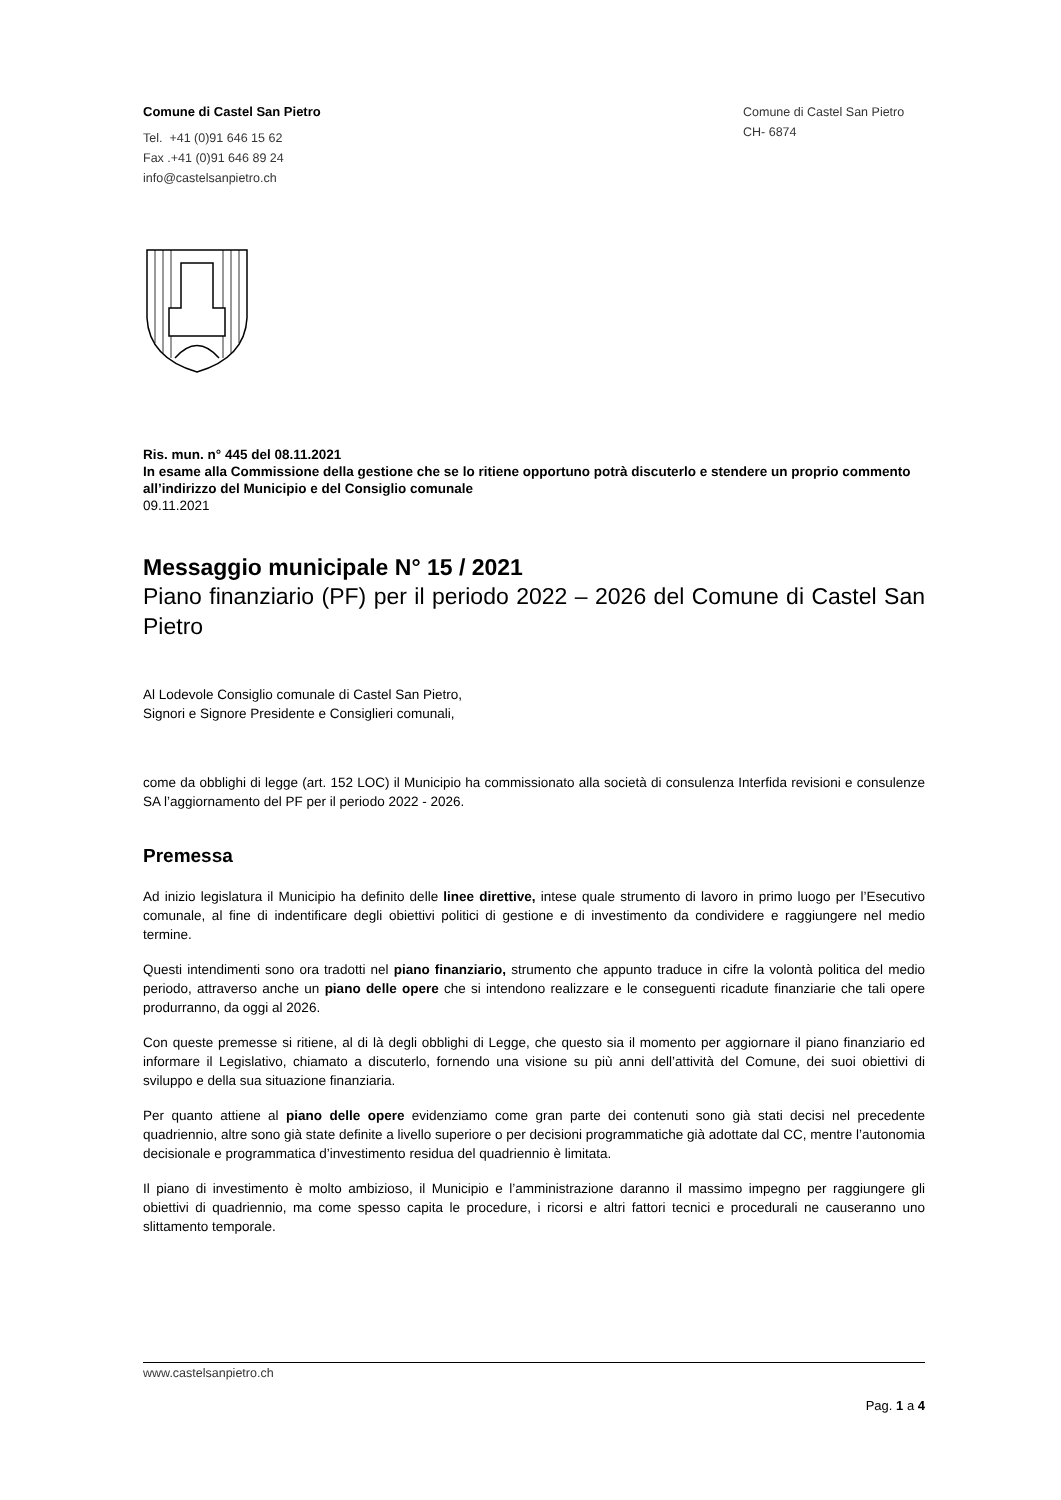Comune di Castel San Pietro
Tel. +41 (0)91 646 15 62
Fax .+41 (0)91 646 89 24
info@castelsanpietro.ch
Comune di Castel San Pietro
CH- 6874
Ris. mun. n° 445 del 08.11.2021
In esame alla Commissione della gestione che se lo ritiene opportuno potrà discuterlo e stendere un proprio commento all’indirizzo del Municipio e del Consiglio comunale
09.11.2021
Messaggio municipale N° 15 / 2021
Piano finanziario (PF) per il periodo 2022 – 2026 del Comune di Castel San Pietro
Al Lodevole Consiglio comunale di Castel San Pietro,
Signori e Signore Presidente e Consiglieri comunali,
come da obblighi di legge (art. 152 LOC) il Municipio ha commissionato alla società di consulenza Interfida revisioni e consulenze SA l’aggiornamento del PF per il periodo 2022 - 2026.
Premessa
Ad inizio legislatura il Municipio ha definito delle linee direttive, intese quale strumento di lavoro in primo luogo per l’Esecutivo comunale, al fine di indentificare degli obiettivi politici di gestione e di investimento da condividere e raggiungere nel medio termine.
Questi intendimenti sono ora tradotti nel piano finanziario, strumento che appunto traduce in cifre la volontà politica del medio periodo, attraverso anche un piano delle opere che si intendono realizzare e le conseguenti ricadute finanziarie che tali opere produrranno, da oggi al 2026.
Con queste premesse si ritiene, al di là degli obblighi di Legge, che questo sia il momento per aggiornare il piano finanziario ed informare il Legislativo, chiamato a discuterlo, fornendo una visione su più anni dell’attività del Comune, dei suoi obiettivi di sviluppo e della sua situazione finanziaria.
Per quanto attiene al piano delle opere evidenziamo come gran parte dei contenuti sono già stati decisi nel precedente quadriennio, altre sono già state definite a livello superiore o per decisioni programmatiche già adottate dal CC, mentre l’autonomia decisionale e programmatica d’investimento residua del quadriennio è limitata.
Il piano di investimento è molto ambizioso, il Municipio e l’amministrazione daranno il massimo impegno per raggiungere gli obiettivi di quadriennio, ma come spesso capita le procedure, i ricorsi e altri fattori tecnici e procedurali ne causeranno uno slittamento temporale.
www.castelsanpietro.ch
Pag. 1 a 4